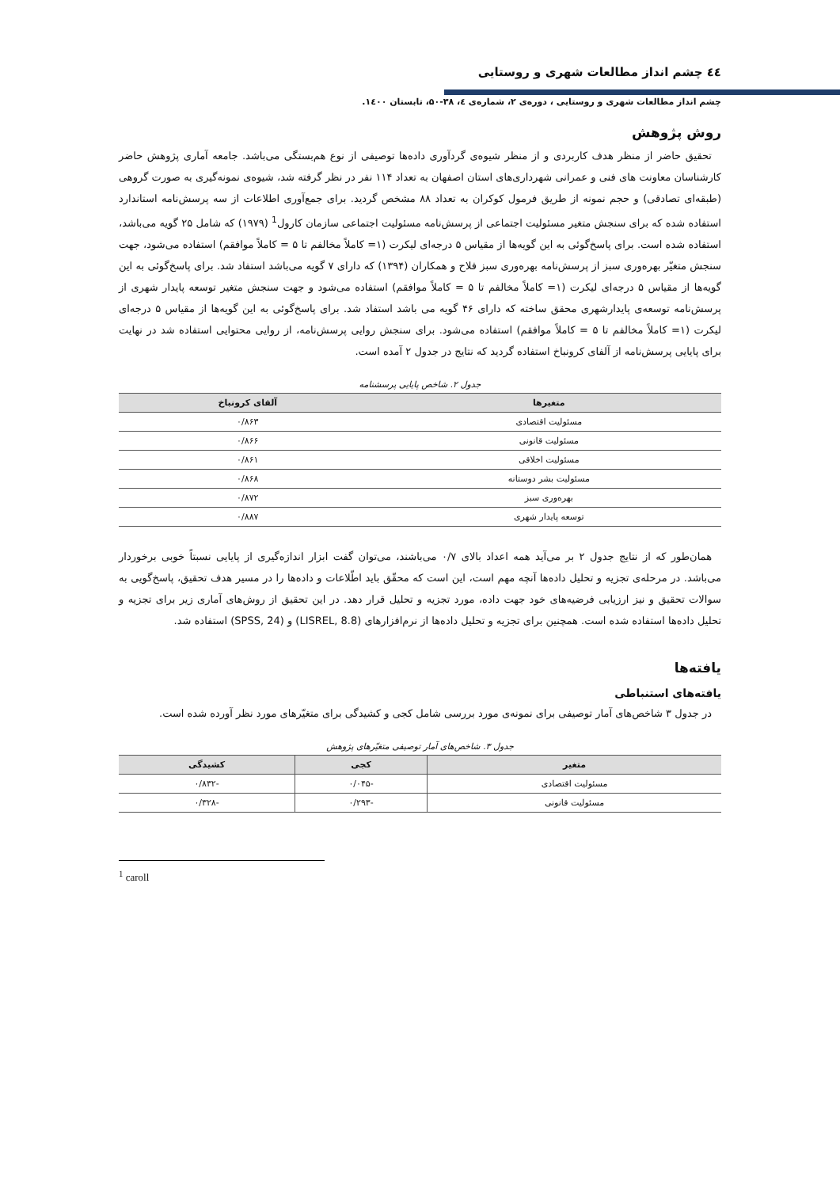٤٤ چشم انداز مطالعات شهری و روستایی
چشم انداز مطالعات شهری و روستایی ، دوره‌ی ۲، شماره‌ی ٤، ۳۸-۵۰، تابستان ۱٤۰۰.
روش پژوهش
تحقیق حاضر از منظر هدف کاربردی و از منظر شیوه‌ی گردآوری داده‌ها توصیفی از نوع هم‌بستگی می‌باشد. جامعه آماری پژوهش حاضر کارشناسان معاونت های فنی و عمرانی شهرداری‌های استان اصفهان به تعداد ۱۱۴ نفر در نظر گرفته شد، شیوه‌ی نمونه‌گیری به صورت گروهی (طبقه‌ای تصادقی) و حجم نمونه از طریق فرمول کوکران به تعداد ۸۸ مشخص گردید. برای جمع‌آوری اطلاعات از سه پرسش‌نامه استاندارد استفاده شده که برای سنجش متغیر مسئولیت اجتماعی از پرسش‌نامه مسئولیت اجتماعی سازمان کارول<sup>1</sup> (۱۹۷۹) که شامل ۲۵ گویه می‌باشد، استفاده شده است. برای پاسخ‌گوئی به این گویه‌ها از مقیاس ۵ درجه‌ای لیکرت (۱= کاملاً مخالفم تا ۵ = کاملاً موافقم) استفاده می‌شود، جهت سنجش متغیّر بهره‌وری سبز از پرسش‌نامه بهره‌وری سبز فلاح و همکاران (۱۳۹۴) که دارای ۷ گویه می‌باشد استفاد شد. برای پاسخ‌گوئی به این گویه‌ها از مقیاس ۵ درجه‌ای لیکرت (۱= کاملاً مخالفم تا ۵ = کاملاً موافقم) استفاده می‌شود و جهت سنجش متغیر توسعه پایدار شهری از پرسش‌نامه توسعه‌ی پایدارشهری محقق ساخته که دارای ۴۶ گویه می باشد استفاد شد. برای پاسخ‌گوئی به این گویه‌ها از مقیاس ۵ درجه‌ای لیکرت (۱= کاملاً مخالفم تا ۵ = کاملاً موافقم) استفاده می‌شود. برای سنجش روایی پرسش‌نامه، از روایی محتوایی استفاده شد در نهایت برای پایایی پرسش‌نامه از آلفای کرونباخ استفاده گردید که نتایج در جدول ۲ آمده است.
جدول ۲. شاخص پایایی پرسشنامه
| متغیرها | آلفای کرونباخ |
| --- | --- |
| مسئولیت اقتصادی | ۰/۸۶۳ |
| مسئولیت قانونی | ۰/۸۶۶ |
| مسئولیت اخلاقی | ۰/۸۶۱ |
| مسئولیت بشر دوستانه | ۰/۸۶۸ |
| بهره‌وری سبز | ۰/۸۷۲ |
| توسعه پایدار شهری | ۰/۸۸۷ |
همان‌طور که از نتایج جدول ۲ بر می‌آید همه اعداد بالای ۰/۷ می‌باشند، می‌توان گفت ابزار اندازه‌گیری از پایایی نسبتاً خوبی برخوردار می‌باشد. در مرحله‌ی تجزیه و تحلیل داده‌ها آنچه مهم است، این است که محقّق باید اطّلاعات و داده‌ها را در مسیر هدف تحقیق، پاسخ‌گویی به سوالات تحقیق و نیز ارزیابی فرضیه‌های خود جهت داده، مورد تجزیه و تحلیل قرار دهد. در این تحقیق از روش‌های آماری زیر برای تجزیه و تحلیل داده‌ها استفاده شده است. همچنین برای تجزیه و تحلیل داده‌ها از نرم‌افزارهای (LISREL, 8.8) و (SPSS, 24) استفاده شد.
یافته‌ها
یافته‌های استنباطی
در جدول ۳ شاخص‌های آمار توصیفی برای نمونه‌ی مورد بررسی شامل کجی و کشیدگی برای متغیّرهای مورد نظر آورده شده است.
جدول ۳. شاخص‌های آمار توصیفی متغیّرهای پژوهش
| متغیر | کجی | کشیدگی |
| --- | --- | --- |
| مسئولیت اقتصادی | -۰/۰۴۵ | -۰/۸۳۲ |
| مسئولیت قانونی | -۰/۲۹۳ | -۰/۳۲۸ |
<sup>1</sup> caroll